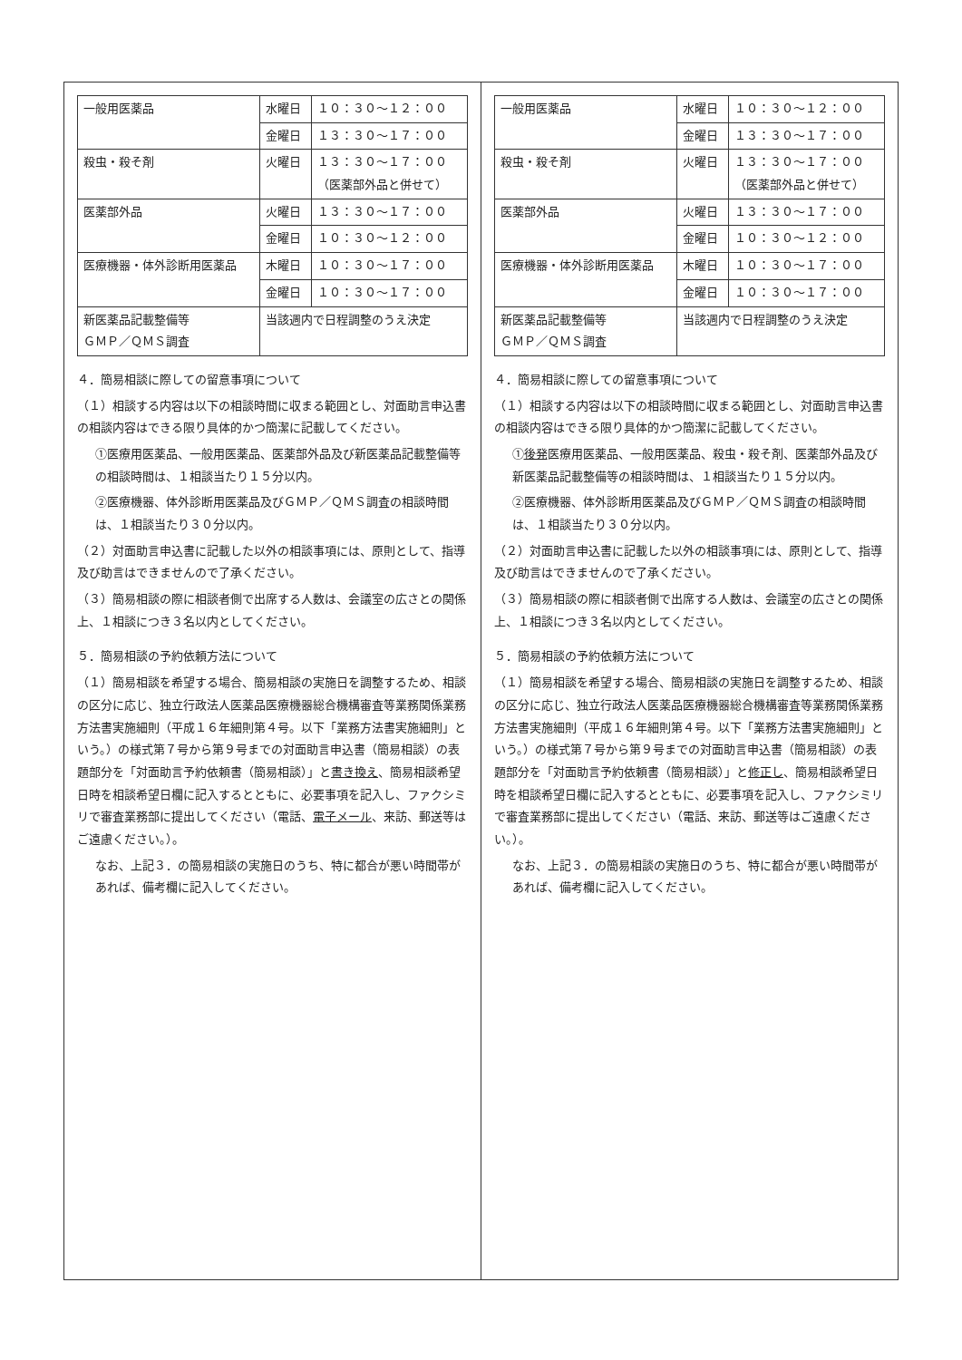| 一般用医薬品 | 水曜日 | １０：３０～１２：００ |
| | 金曜日 | １３：３０～１７：００ |
| 殺虫・殺そ剤 | 火曜日 | １３：３０～１７：００ （医薬部外品と併せて） |
| 医薬部外品 | 火曜日 | １３：３０～１７：００ |
| | 金曜日 | １０：３０～１２：００ |
| 医療機器・体外診断用医薬品 | 木曜日 | １０：３０～１７：００ |
| | 金曜日 | １０：３０～１７：００ |
| 新医薬品記載整備等 ＧＭＰ／ＱＭＳ調査 | 当該週内で日程調整のうえ決定 | |
４．簡易相談に際しての留意事項について
（１）相談する内容は以下の相談時間に収まる範囲とし、対面助言申込書の相談内容はできる限り具体的かつ簡潔に記載してください。
①医療用医薬品、一般用医薬品、医薬部外品及び新医薬品記載整備等の相談時間は、１相談当たり１５分以内。
②医療機器、体外診断用医薬品及びＧＭＰ／ＱＭＳ調査の相談時間は、１相談当たり３０分以内。
（２）対面助言申込書に記載した以外の相談事項には、原則として、指導及び助言はできませんので了承ください。
（３）簡易相談の際に相談者側で出席する人数は、会議室の広さとの関係上、１相談につき３名以内としてください。
５．簡易相談の予約依頼方法について
（１）簡易相談を希望する場合、簡易相談の実施日を調整するため、相談の区分に応じ、独立行政法人医薬品医療機器総合機構審査等業務関係業務方法書実施細則（平成１６年細則第４号。以下「業務方法書実施細則」という。）の様式第７号から第９号までの対面助言申込書（簡易相談）の表題部分を「対面助言予約依頼書（簡易相談）」と書き換え、簡易相談希望日時を相談希望日欄に記入するとともに、必要事項を記入し、ファクシミリで審査業務部に提出してください（電話、電子メール、来訪、郵送等はご遠慮ください。）。
なお、上記３．の簡易相談の実施日のうち、特に都合が悪い時間帯があれば、備考欄に記入してください。
| 一般用医薬品 | 水曜日 | １０：３０～１２：００ |
| | 金曜日 | １３：３０～１７：００ |
| 殺虫・殺そ剤 | 火曜日 | １３：３０～１７：００ （医薬部外品と併せて） |
| 医薬部外品 | 火曜日 | １３：３０～１７：００ |
| | 金曜日 | １０：３０～１２：００ |
| 医療機器・体外診断用医薬品 | 木曜日 | １０：３０～１７：００ |
| | 金曜日 | １０：３０～１７：００ |
| 新医薬品記載整備等 ＧＭＰ／ＱＭＳ調査 | 当該週内で日程調整のうえ決定 | |
４．簡易相談に際しての留意事項について
（１）相談する内容は以下の相談時間に収まる範囲とし、対面助言申込書の相談内容はできる限り具体的かつ簡潔に記載してください。
①後発医療用医薬品、一般用医薬品、殺虫・殺そ剤、医薬部外品及び新医薬品記載整備等の相談時間は、１相談当たり１５分以内。
②医療機器、体外診断用医薬品及びＧＭＰ／ＱＭＳ調査の相談時間は、１相談当たり３０分以内。
（２）対面助言申込書に記載した以外の相談事項には、原則として、指導及び助言はできませんので了承ください。
（３）簡易相談の際に相談者側で出席する人数は、会議室の広さとの関係上、１相談につき３名以内としてください。
５．簡易相談の予約依頼方法について
（１）簡易相談を希望する場合、簡易相談の実施日を調整するため、相談の区分に応じ、独立行政法人医薬品医療機器総合機構審査等業務関係業務方法書実施細則（平成１６年細則第４号。以下「業務方法書実施細則」という。）の様式第７号から第９号までの対面助言申込書（簡易相談）の表題部分を「対面助言予約依頼書（簡易相談）」と修正し、簡易相談希望日時を相談希望日欄に記入するとともに、必要事項を記入し、ファクシミリで審査業務部に提出してください（電話、来訪、郵送等はご遠慮ください。）。
なお、上記３．の簡易相談の実施日のうち、特に都合が悪い時間帯があれば、備考欄に記入してください。